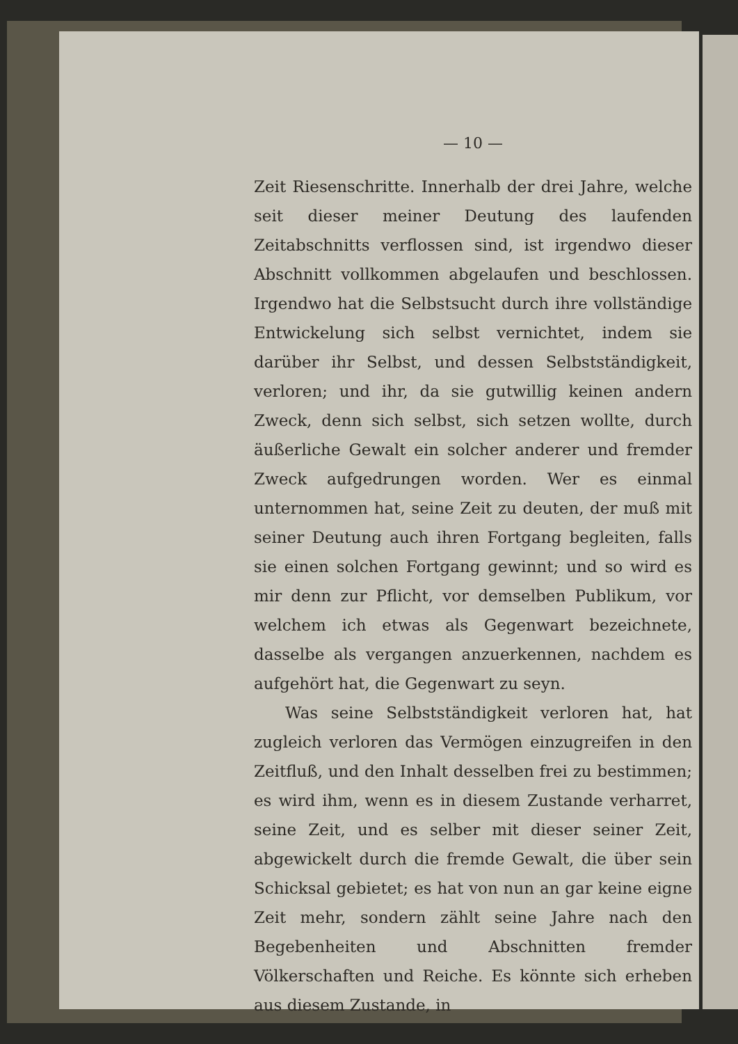— 10 —
Zeit Riesenschritte. Innerhalb der drei Jahre, welche seit dieser meiner Deutung des laufenden Zeitabschnitts verflossen sind, ist irgendwo dieser Abschnitt vollkommen abgelaufen und beschlossen. Irgendwo hat die Selbstsucht durch ihre vollständige Entwickelung sich selbst vernichtet, indem sie darüber ihr Selbst, und dessen Selbstständigkeit, verloren; und ihr, da sie gutwillig keinen andern Zweck, denn sich selbst, sich setzen wollte, durch äußerliche Gewalt ein solcher anderer und fremder Zweck aufgedrungen worden. Wer es einmal unternommen hat, seine Zeit zu deuten, der muß mit seiner Deutung auch ihren Fortgang begleiten, falls sie einen solchen Fortgang gewinnt; und so wird es mir denn zur Pflicht, vor demselben Publikum, vor welchem ich etwas als Gegenwart bezeichnete, dasselbe als vergangen anzuerkennen, nachdem es aufgehört hat, die Gegenwart zu seyn.
Was seine Selbstständigkeit verloren hat, hat zugleich verloren das Vermögen einzugreifen in den Zeitfluß, und den Inhalt desselben frei zu bestimmen; es wird ihm, wenn es in diesem Zustande verharret, seine Zeit, und es selber mit dieser seiner Zeit, abgewickelt durch die fremde Gewalt, die über sein Schicksal gebietet; es hat von nun an gar keine eigne Zeit mehr, sondern zählt seine Jahre nach den Begebenheiten und Abschnitten fremder Völkerschaften und Reiche. Es könnte sich erheben aus diesem Zustande, in